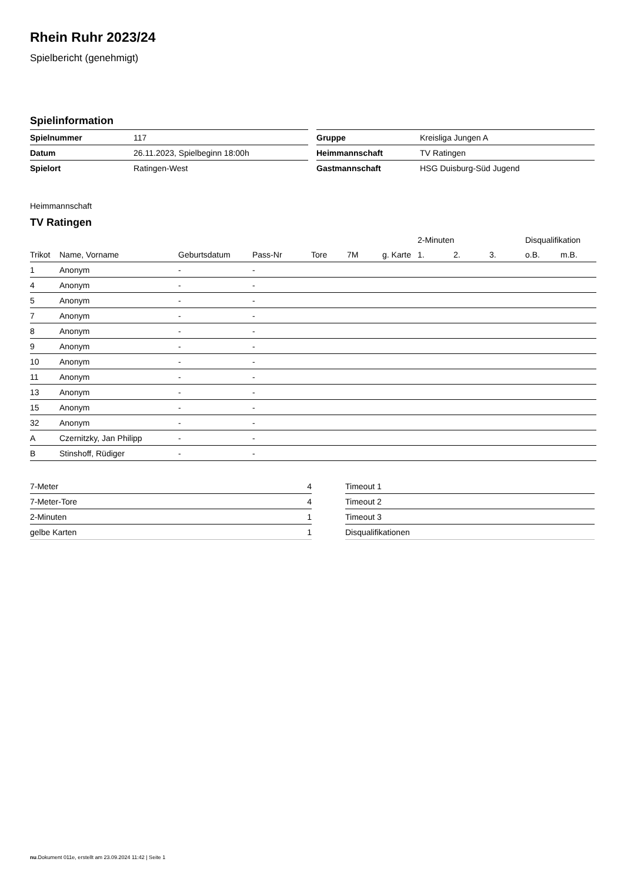Rhein Ruhr 2023/24
Spielbericht (genehmigt)
Spielinformation
| Spielnummer | 117 |
| Datum | 26.11.2023, Spielbeginn 18:00h |
| Spielort | Ratingen-West |
| Gruppe | Kreisliga Jungen A |
| Heimmannschaft | TV Ratingen |
| Gastmannschaft | HSG Duisburg-Süd Jugend |
Heimmannschaft
TV Ratingen
| | | | | | | | 2-Minuten | | | Disqualifikation | |
| --- | --- | --- | --- | --- | --- | --- | --- | --- | --- | --- | --- |
| Trikot | Name, Vorname | Geburtsdatum | Pass-Nr | Tore | 7M | g. Karte | 1. | 2. | 3. | o.B. | m.B. |
| 1 | Anonym | - | - | | | | | | | | |
| 4 | Anonym | - | - | | | | | | | | |
| 5 | Anonym | - | - | | | | | | | | |
| 7 | Anonym | - | - | | | | | | | | |
| 8 | Anonym | - | - | | | | | | | | |
| 9 | Anonym | - | - | | | | | | | | |
| 10 | Anonym | - | - | | | | | | | | |
| 11 | Anonym | - | - | | | | | | | | |
| 13 | Anonym | - | - | | | | | | | | |
| 15 | Anonym | - | - | | | | | | | | |
| 32 | Anonym | - | - | | | | | | | | |
| A | Czernitzky, Jan Philipp | - | - | | | | | | | | |
| B | Stinshoff, Rüdiger | - | - | | | | | | | | |
| 7-Meter | 4 |
| 7-Meter-Tore | 4 |
| 2-Minuten | 1 |
| gelbe Karten | 1 |
| Timeout 1 |
| Timeout 2 |
| Timeout 3 |
| Disqualifikationen |
nu.Dokument 011e, erstellt am 23.09.2024 11:42 | Seite 1